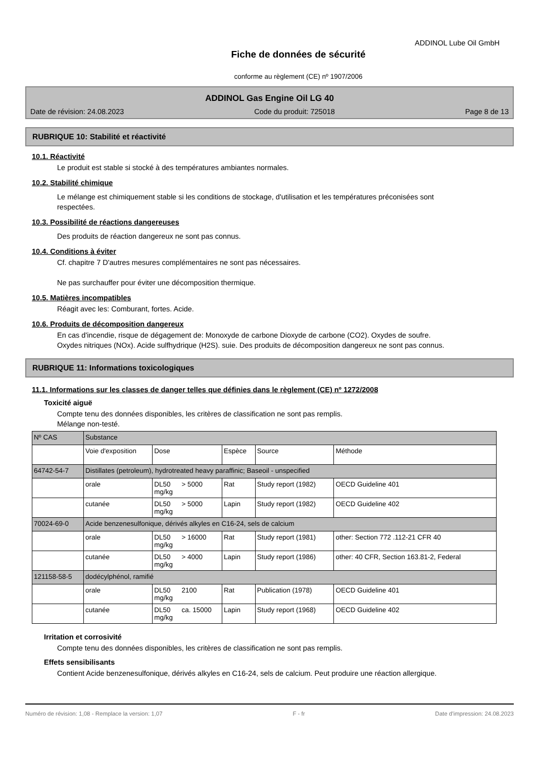ADDINOL Lube Oil GmbH
Fiche de données de sécurité
conforme au règlement (CE) nº 1907/2006
ADDINOL Gas Engine Oil LG 40
Date de révision: 24.08.2023 Code du produit: 725018 Page 8 de 13
RUBRIQUE 10: Stabilité et réactivité
10.1. Réactivité
Le produit est stable si stocké à des températures ambiantes normales.
10.2. Stabilité chimique
Le mélange est chimiquement stable si les conditions de stockage, d'utilisation et les températures préconisées sont respectées.
10.3. Possibilité de réactions dangereuses
Des produits de réaction dangereux ne sont pas connus.
10.4. Conditions à éviter
Cf. chapitre 7 D'autres mesures complémentaires ne sont pas nécessaires.
Ne pas surchauffer pour éviter une décomposition thermique.
10.5. Matières incompatibles
Réagit avec les: Comburant, fortes. Acide.
10.6. Produits de décomposition dangereux
En cas d'incendie, risque de dégagement de: Monoxyde de carbone Dioxyde de carbone (CO2). Oxydes de soufre. Oxydes nitriques (NOx). Acide sulfhydrique (H2S). suie. Des produits de décomposition dangereux ne sont pas connus.
RUBRIQUE 11: Informations toxicologiques
11.1. Informations sur les classes de danger telles que définies dans le règlement (CE) nº 1272/2008
Toxicité aiguë
Compte tenu des données disponibles, les critères de classification ne sont pas remplis.
Mélange non-testé.
| Nº CAS | Substance | | | | | |
| | Voie d'exposition | Dose | | Espèce | Source | Méthode |
| 64742-54-7 | Distillates (petroleum), hydrotreated heavy paraffinic; Baseoil - unspecified | | | | | |
| | orale | DL50 mg/kg | > 5000 | Rat | Study report (1982) | OECD Guideline 401 |
| | cutanée | DL50 mg/kg | > 5000 | Lapin | Study report (1982) | OECD Guideline 402 |
| 70024-69-0 | Acide benzenesulfonique, dérivés alkyles en C16-24, sels de calcium | | | | | |
| | orale | DL50 mg/kg | > 16000 | Rat | Study report (1981) | other: Section 772 .112-21 CFR 40 |
| | cutanée | DL50 mg/kg | > 4000 | Lapin | Study report (1986) | other: 40 CFR, Section 163.81-2, Federal |
| 121158-58-5 | dodécylphénol, ramifié | | | | | |
| | orale | DL50 mg/kg | 2100 | Rat | Publication (1978) | OECD Guideline 401 |
| | cutanée | DL50 mg/kg | ca. 15000 | Lapin | Study report (1968) | OECD Guideline 402 |
Irritation et corrosivité
Compte tenu des données disponibles, les critères de classification ne sont pas remplis.
Effets sensibilisants
Contient Acide benzenesulfonique, dérivés alkyles en C16-24, sels de calcium. Peut produire une réaction allergique.
Numéro de révision: 1,08 - Remplace la version: 1,07 F - fr Date d'impression: 24.08.2023